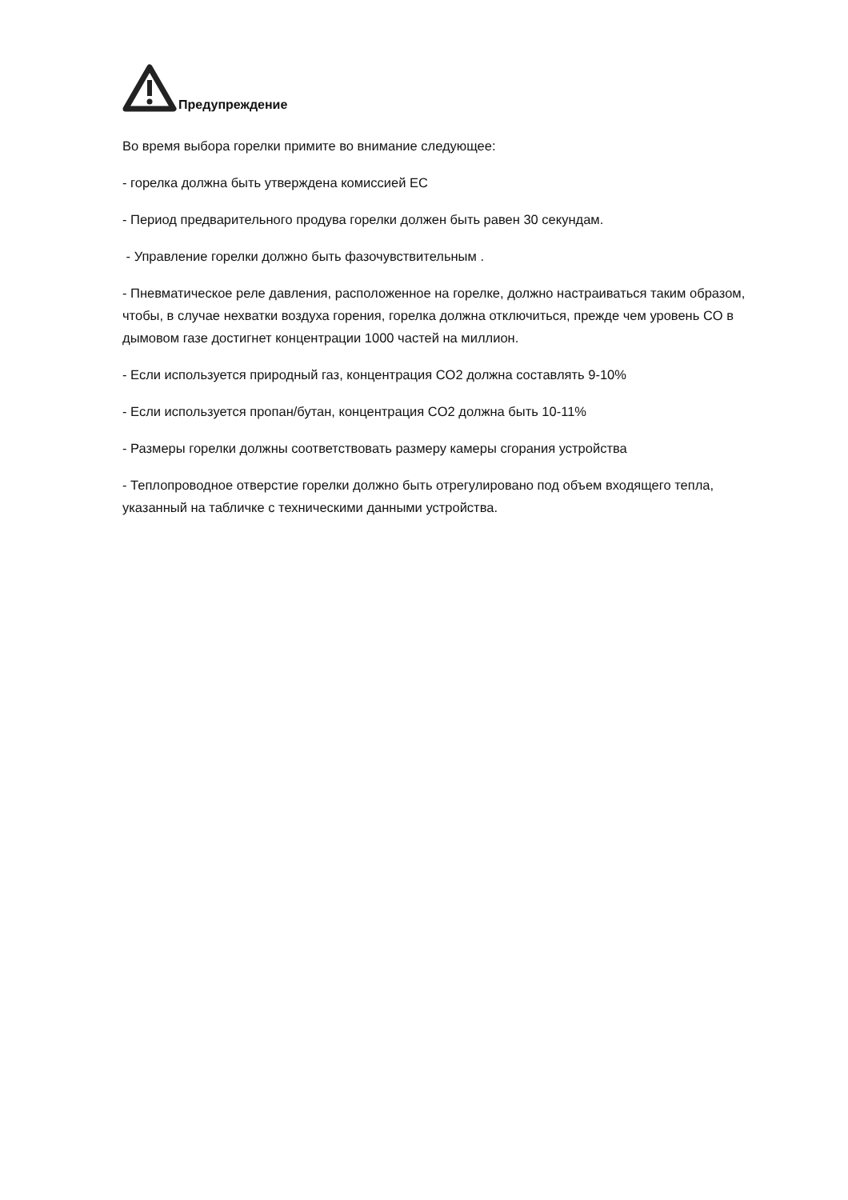Предупреждение
Во время выбора горелки примите во внимание следующее:
- горелка должна быть утверждена комиссией ЕС
- Период предварительного продува горелки должен быть равен 30 секундам.
- Управление горелки должно быть фазочувствительным .
- Пневматическое реле давления, расположенное на горелке, должно настраиваться таким образом, чтобы, в случае нехватки воздуха горения, горелка должна отключиться, прежде чем уровень CO в дымовом газе достигнет концентрации 1000 частей на миллион.
- Если используется природный газ, концентрация CO2 должна составлять 9-10%
- Если используется пропан/бутан, концентрация CO2 должна быть 10-11%
- Размеры горелки должны соответствовать размеру камеры сгорания устройства
- Теплопроводное отверстие горелки должно быть отрегулировано под объем входящего тепла, указанный на табличке с техническими данными устройства.